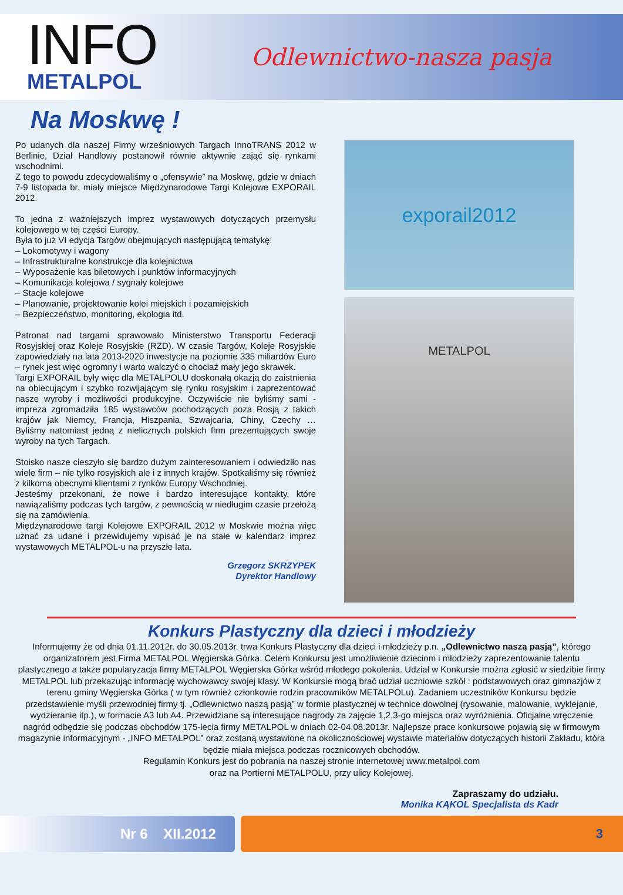INFO
METALPOL
Odlewnictwo-nasza pasja
Na Moskwę !
Po udanych dla naszej Firmy wrześniowych Targach InnoTRANS 2012 w Berlinie, Dział Handlowy postanowił równie aktywnie zająć się rynkami wschodnimi.
Z tego to powodu zdecydowaliśmy o „ofensywie” na Moskwę, gdzie w dniach 7-9 listopada br. miały miejsce Międzynarodowe Targi Kolejowe EXPORAIL 2012.
To jedna z ważniejszych imprez wystawowych dotyczących przemysłu kolejowego w tej części Europy.
Była to już VI edycja Targów obejmujących następującą tematykę:
– Lokomotywy i wagony
– Infrastrukturalne konstrukcje dla kolejnictwa
– Wyposażenie kas biletowych i punktów informacyjnych
– Komunikacja kolejowa / sygnały kolejowe
– Stacje kolejowe
– Planowanie, projektowanie kolei miejskich i pozamiejskich
– Bezpieczeństwo, monitoring, ekologia itd.
Patronat nad targami sprawowało Ministerstwo Transportu Federacji Rosyjskiej oraz Koleje Rosyjskie (RZD). W czasie Targów, Koleje Rosyjskie zapowiedziały na lata 2013-2020 inwestycje na poziomie 335 miliardów Euro – rynek jest więc ogromny i warto walczyć o chociaż mały jego skrawek.
Targi EXPORAIL były więc dla METALPOLU doskonałą okazją do zaistnienia na obiecującym i szybko rozwijającym się rynku rosyjskim i zaprezentować nasze wyroby i możliwości produkcyjne. Oczywiście nie byliśmy sami - impreza zgromadziła 185 wystawców pochodzących poza Rosją z takich krajów jak Niemcy, Francja, Hiszpania, Szwajcaria, Chiny, Czechy … Byliśmy natomiast jedną z nielicznych polskich firm prezentujących swoje wyroby na tych Targach.
Stoisko nasze cieszyło się bardzo dużym zainteresowaniem i odwiedziło nas wiele firm – nie tylko rosyjskich ale i z innych krajów. Spotkaliśmy się również z kilkoma obecnymi klientami z rynków Europy Wschodniej.
Jesteśmy przekonani, że nowe i bardzo interesujące kontakty, które nawiązaliśmy podczas tych targów, z pewnością w niedługim czasie przełożą się na zamówienia.
Międzynarodowe targi Kolejowe EXPORAIL 2012 w Moskwie można więc uznać za udane i przewidujemy wpisać je na stałe w kalendarz imprez wystawowych METALPOL-u na przyszłe lata.
Grzegorz SKRZYPEK
Dyrektor Handlowy
exporail2012
METALPOL
Konkurs Plastyczny dla dzieci i młodzieży
Informujemy że od dnia 01.11.2012r. do 30.05.2013r. trwa Konkurs Plastyczny dla dzieci i młodzieży p.n. „Odlewnictwo naszą pasją”, którego organizatorem jest Firma METALPOL Węgierska Górka. Celem Konkursu jest umożliwienie dzieciom i młodzieży zaprezentowanie talentu plastycznego a także popularyzacja firmy METALPOL Węgierska Górka wśród młodego pokolenia. Udział w Konkursie można zgłosić w siedzibie firmy METALPOL lub przekazując informację wychowawcy swojej klasy. W Konkursie mogą brać udział uczniowie szkół : podstawowych oraz gimnazjów z terenu gminy Węgierska Górka ( w tym również członkowie rodzin pracowników METALPOLu). Zadaniem uczestników Konkursu będzie przedstawienie myśli przewodniej firmy tj. „Odlewnictwo naszą pasją” w formie plastycznej w technice dowolnej (rysowanie, malowanie, wyklejanie, wydzieranie itp.), w formacie A3 lub A4. Przewidziane są interesujące nagrody za zajęcie 1,2,3-go miejsca oraz wyróżnienia. Oficjalne wręczenie nagród odbędzie się podczas obchodów 175-lecia firmy METALPOL w dniach 02-04.08.2013r. Najlepsze prace konkursowe pojawią się w firmowym magazynie informacyjnym - „INFO METALPOL” oraz zostaną wystawione na okolicznościowej wystawie materiałów dotyczących historii Zakładu, która będzie miała miejsca podczas rocznicowych obchodów.
Regulamin Konkurs jest do pobrania na naszej stronie internetowej www.metalpol.com
oraz na Portierni METALPOLU, przy ulicy Kolejowej.
Zapraszamy do udziału.
Monika KĄKOL Specjalista ds Kadr
Nr 6 XII.2012 3